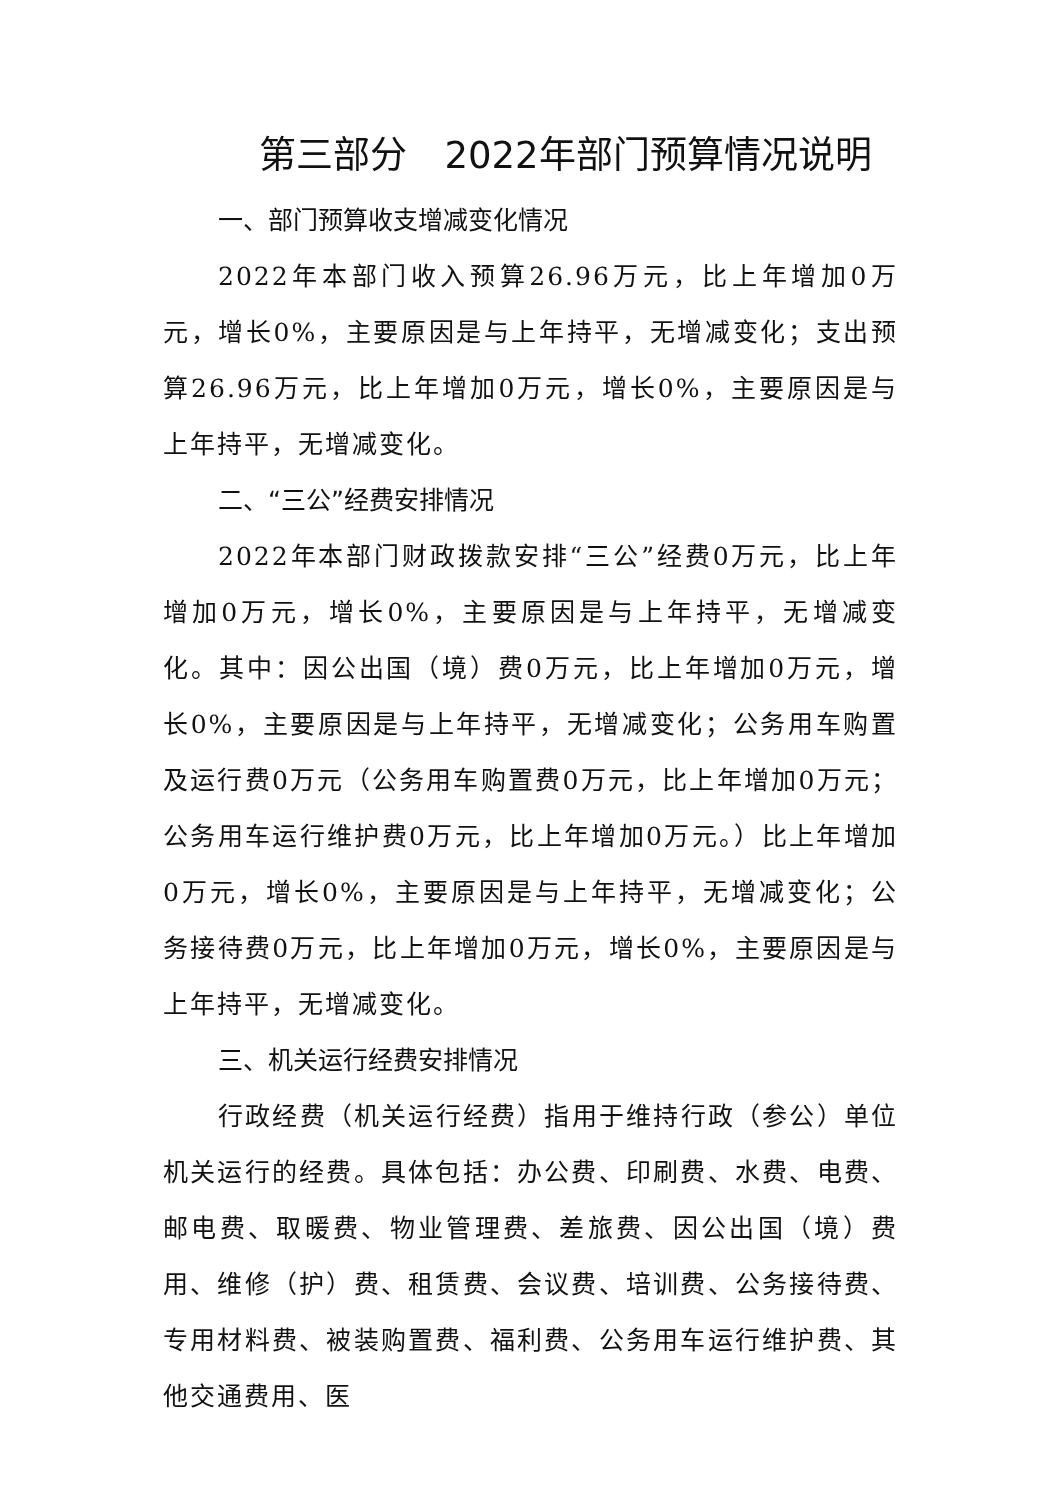第三部分　2022年部门预算情况说明
一、部门预算收支增减变化情况
2022年本部门收入预算26.96万元，比上年增加0万元，增长0%，主要原因是与上年持平，无增减变化；支出预算26.96万元，比上年增加0万元，增长0%，主要原因是与上年持平，无增减变化。
二、“三公”经费安排情况
2022年本部门财政拨款安排“三公”经费0万元，比上年增加0万元，增长0%，主要原因是与上年持平，无增减变化。其中：因公出国（境）费0万元，比上年增加0万元，增长0%，主要原因是与上年持平，无增减变化；公务用车购置及运行费0万元（公务用车购置费0万元，比上年增加0万元；公务用车运行维护费0万元，比上年增加0万元。）比上年增加0万元，增长0%，主要原因是与上年持平，无增减变化；公务接待费0万元，比上年增加0万元，增长0%，主要原因是与上年持平，无增减变化。
三、机关运行经费安排情况
行政经费（机关运行经费）指用于维持行政（参公）单位机关运行的经费。具体包括：办公费、印刷费、水费、电费、邮电费、取暖费、物业管理费、差旅费、因公出国（境）费用、维修（护）费、租赁费、会议费、培训费、公务接待费、专用材料费、被装购置费、福利费、公务用车运行维护费、其他交通费用、医